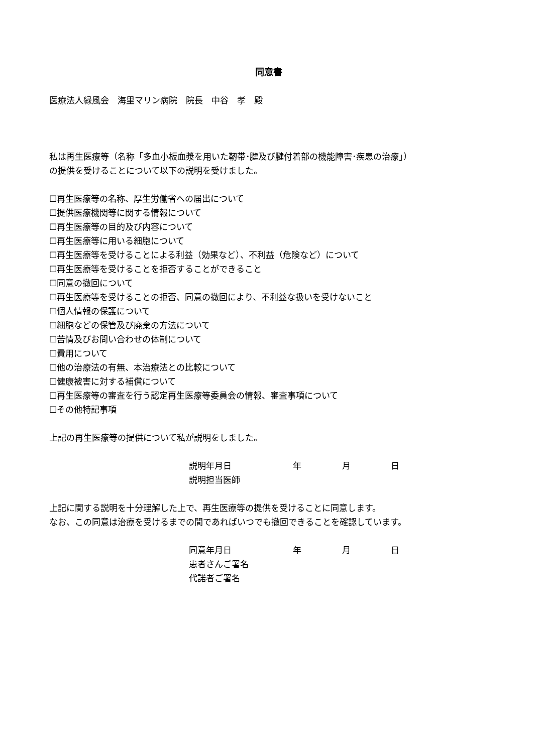同意書
医療法人緑風会　海里マリン病院　院長　中谷　孝　殿
私は再生医療等（名称「多血小板血漿を用いた靭帯･腱及び腱付着部の機能障害･疾患の治療」）
の提供を受けることについて以下の説明を受けました。
☐再生医療等の名称、厚生労働省への届出について
☐提供医療機関等に関する情報について
☐再生医療等の目的及び内容について
☐再生医療等に用いる細胞について
☐再生医療等を受けることによる利益（効果など）、不利益（危険など）について
☐再生医療等を受けることを拒否することができること
☐同意の撤回について
☐再生医療等を受けることの拒否、同意の撤回により、不利益な扱いを受けないこと
☐個人情報の保護について
☐細胞などの保管及び廃棄の方法について
☐苦情及びお問い合わせの体制について
☐費用について
☐他の治療法の有無、本治療法との比較について
☐健康被害に対する補償について
☐再生医療等の審査を行う認定再生医療等委員会の情報、審査事項について
☐その他特記事項
上記の再生医療等の提供について私が説明をしました。
説明年月日 年 月 日
説明担当医師
上記に関する説明を十分理解した上で、再生医療等の提供を受けることに同意します。
なお、この同意は治療を受けるまでの間であればいつでも撤回できることを確認しています。
同意年月日 年 月 日
患者さんご署名
代諾者ご署名